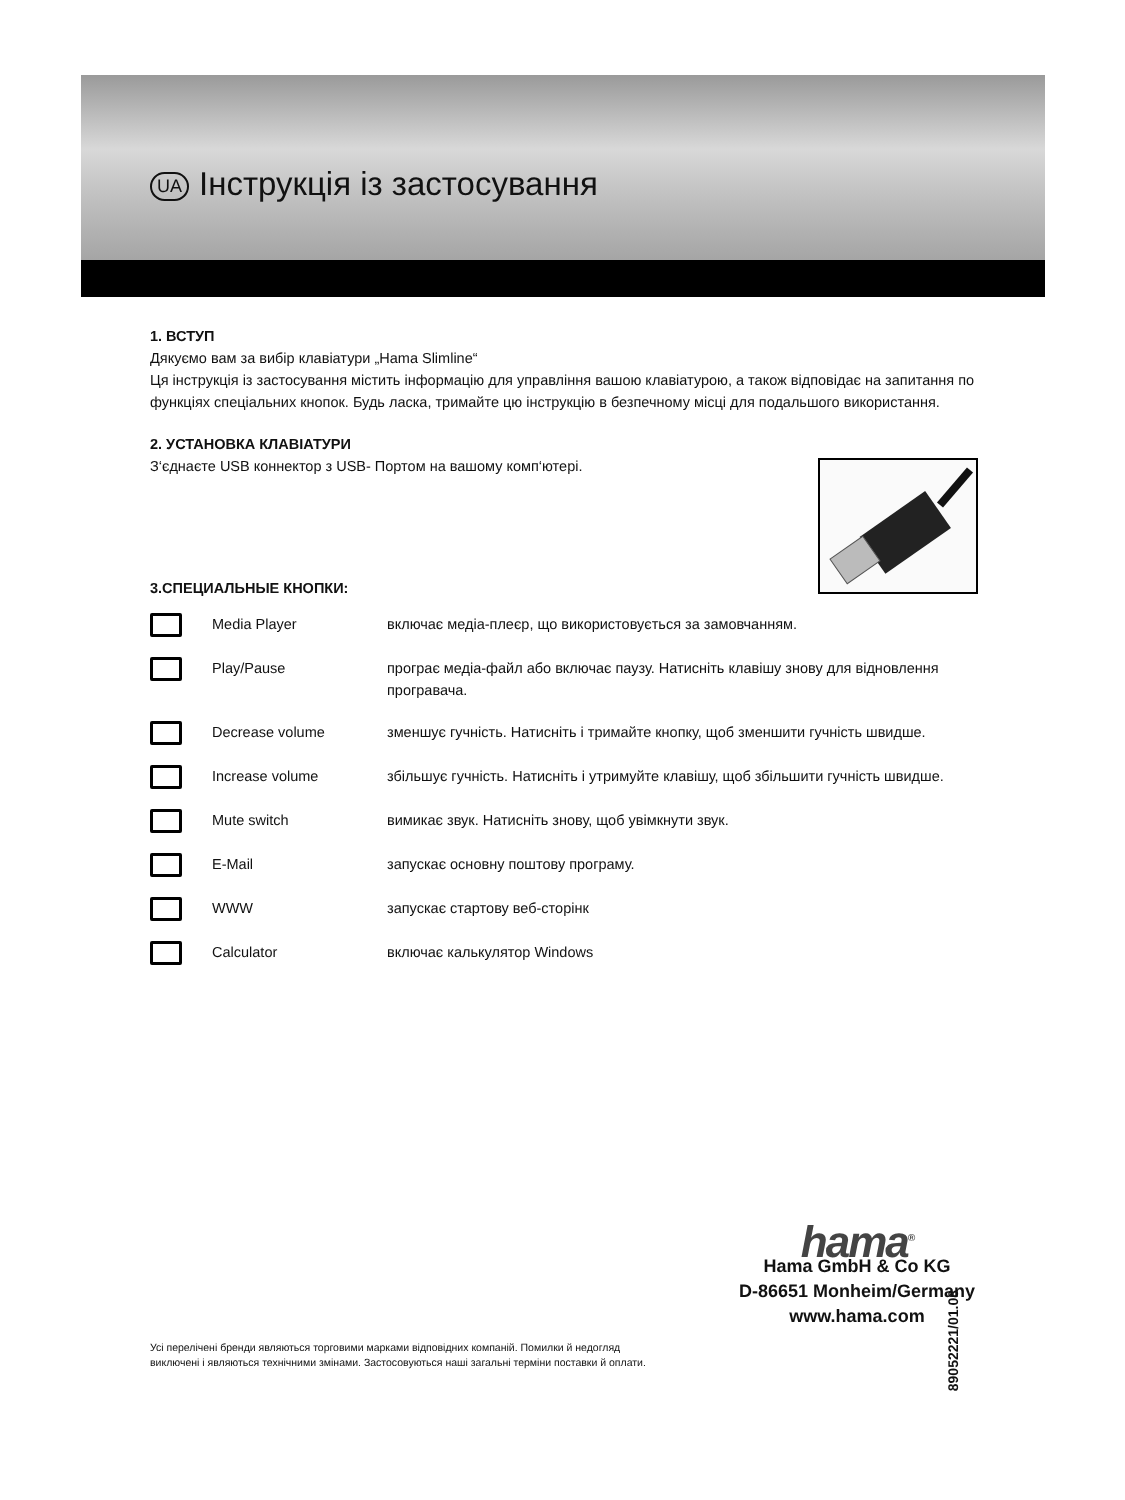UA Інструкція із застосування
1. ВСТУП
Дякуємо вам за вибір клавіатури „Hama Slimline“
Ця інструкція із застосування містить інформацію для управління вашою клавіатурою, а також відповідає на запитання по функціях спеціальних кнопок. Будь ласка, тримайте цю інструкцію в безпечному місці для подальшого використання.
2. УСТАНОВКА КЛАВІАТУРИ
З‘єднаєте USB коннектор з USB- Портом на вашому комп‘ютері.
3.СПЕЦИАЛЬНЫЕ КНОПКИ:
| | Media Player | включає медіа-плеєр, що використовується за замовчанням. |
| | Play/Pause | програє медіа-файл або включає паузу. Натисніть клавішу знову для відновлення програвача. |
| | Decrease volume | зменшує гучність. Натисніть і тримайте кнопку, щоб зменшити гучність швидше. |
| | Increase volume | збільшує гучність. Натисніть і утримуйте клавішу, щоб збільшити гучність швидше. |
| | Mute switch | вимикає звук. Натисніть знову, щоб увімкнути звук. |
| | E-Mail | запускає основну поштову програму. |
| | WWW | запускає стартову веб-сторінк |
| | Calculator | включає калькулятор Windows |
hama<sup>®</sup>
Hama GmbH & Co KG
D-86651 Monheim/Germany
www.hama.com
89052221/01.08
Усі перелічені бренди являються торговими марками відповідних компаній. Помилки й недогляд
виключені і являються технічними змінами. Застосовуються наші загальні терміни поставки й оплати.